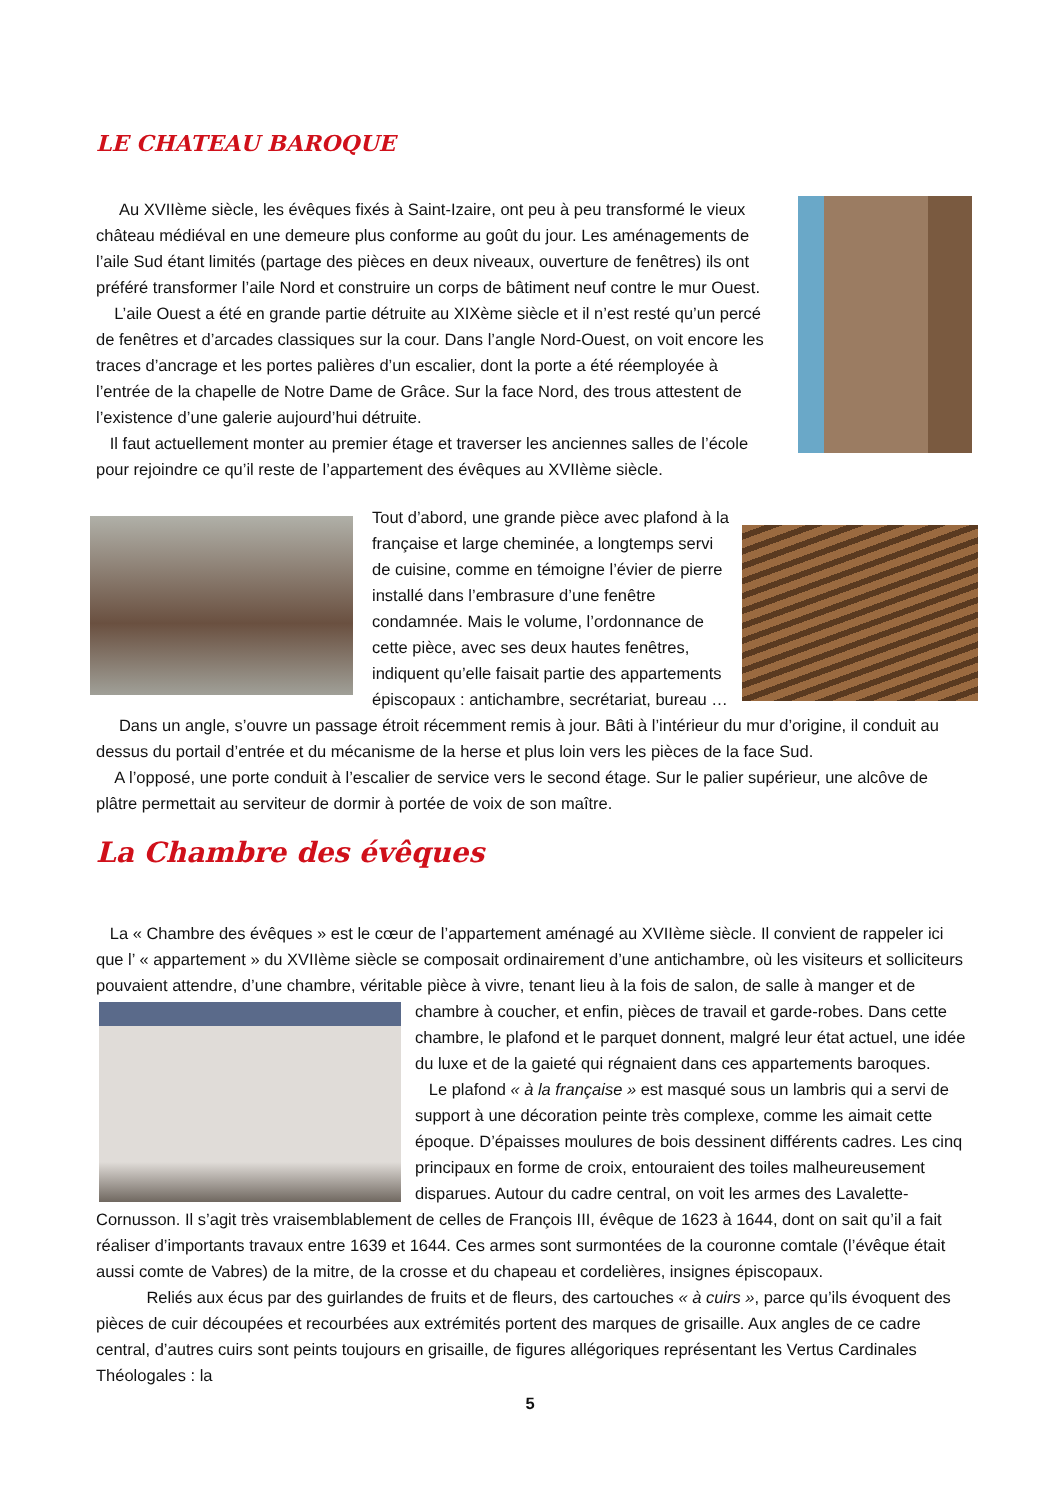LE CHATEAU BAROQUE
Au XVIIème siècle, les évêques fixés à Saint-Izaire, ont peu à peu transformé le vieux château médiéval en une demeure plus conforme au goût du jour. Les aménagements de l’aile Sud étant limités (partage des pièces en deux niveaux, ouverture de fenêtres) ils ont préféré transformer l’aile Nord et construire un corps de bâtiment neuf contre le mur Ouest.
L’aile Ouest a été en grande partie détruite au XIXème siècle et il n’est resté qu’un percé de fenêtres et d’arcades classiques sur la cour. Dans l’angle Nord-Ouest, on voit encore les traces d’ancrage et les portes palières d’un escalier, dont la porte a été réemployée à l’entrée de la chapelle de Notre Dame de Grâce. Sur la face Nord, des trous attestent de l’existence d’une galerie aujourd’hui détruite.
Il faut actuellement monter au premier étage et traverser les anciennes salles de l’école pour rejoindre ce qu’il reste de l’appartement des évêques au XVIIème siècle.
Tout d’abord, une grande pièce avec plafond à la française et large cheminée, a longtemps servi de cuisine, comme en témoigne l’évier de pierre installé dans l’embrasure d’une fenêtre condamnée. Mais le volume, l’ordonnance de cette pièce, avec ses deux hautes fenêtres, indiquent qu’elle faisait partie des appartements épiscopaux : antichambre, secrétariat, bureau …
Dans un angle, s’ouvre un passage étroit récemment remis à jour. Bâti à l’intérieur du mur d’origine, il conduit au dessus du portail d’entrée et du mécanisme de la herse et plus loin vers les pièces de la face Sud.
A l’opposé, une porte conduit à l’escalier de service vers le second étage. Sur le palier supérieur, une alcôve de plâtre permettait au serviteur de dormir à portée de voix de son maître.
La Chambre des évêques
La « Chambre des évêques » est le cœur de l’appartement aménagé au XVIIème siècle. Il convient de rappeler ici que l’ « appartement » du XVIIème siècle se composait ordinairement d’une antichambre, où les visiteurs et solliciteurs pouvaient attendre, d’une chambre, véritable pièce à vivre, tenant lieu à la fois de salon, de salle à manger et de chambre à coucher, et enfin, pièces de travail et garde-robes. Dans cette chambre, le plafond et le parquet donnent, malgré leur état actuel, une idée du luxe et de la gaieté qui régnaient dans ces appartements baroques.
Le plafond « à la française » est masqué sous un lambris qui a servi de support à une décoration peinte très complexe, comme les aimait cette époque. D’épaisses moulures de bois dessinent différents cadres. Les cinq principaux en forme de croix, entouraient des toiles malheureusement disparues. Autour du cadre central, on voit les armes des Lavalette-Cornusson. Il s’agit très vraisemblablement de celles de François III, évêque de 1623 à 1644, dont on sait qu’il a fait réaliser d’importants travaux entre 1639 et 1644. Ces armes sont surmontées de la couronne comtale (l’évêque était aussi comte de Vabres) de la mitre, de la crosse et du chapeau et cordelières, insignes épiscopaux.
Reliés aux écus par des guirlandes de fruits et de fleurs, des cartouches « à cuirs », parce qu’ils évoquent des pièces de cuir découpées et recourbées aux extrémités portent des marques de grisaille. Aux angles de ce cadre central, d’autres cuirs sont peints toujours en grisaille, de figures allégoriques représentant les Vertus Cardinales Théologales : la
5